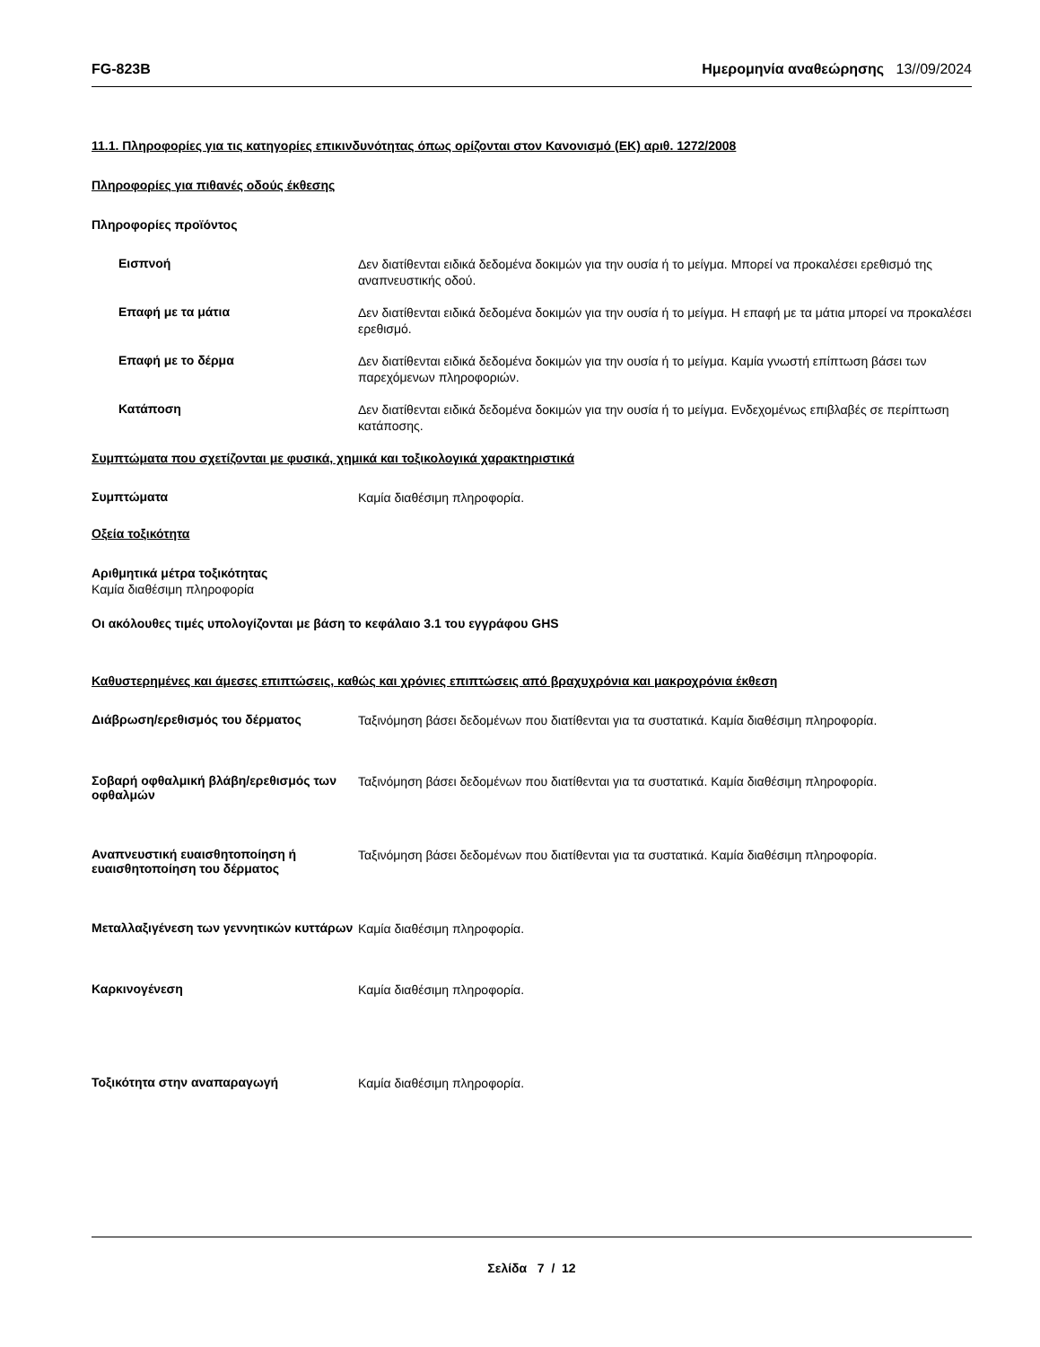FG-823B Ημερομηνία αναθεώρησης 13//09/2024
11.1. Πληροφορίες για τις κατηγορίες επικινδυνότητας όπως ορίζονται στον Κανονισμό (ΕΚ) αριθ. 1272/2008
Πληροφορίες για πιθανές οδούς έκθεσης
Πληροφορίες προϊόντος
Εισπνοή
Δεν διατίθενται ειδικά δεδομένα δοκιμών για την ουσία ή το μείγμα. Μπορεί να προκαλέσει ερεθισμό της αναπνευστικής οδού.
Επαφή με τα μάτια
Δεν διατίθενται ειδικά δεδομένα δοκιμών για την ουσία ή το μείγμα. Η επαφή με τα μάτια μπορεί να προκαλέσει ερεθισμό.
Επαφή με το δέρμα
Δεν διατίθενται ειδικά δεδομένα δοκιμών για την ουσία ή το μείγμα. Καμία γνωστή επίπτωση βάσει των παρεχόμενων πληροφοριών.
Κατάποση
Δεν διατίθενται ειδικά δεδομένα δοκιμών για την ουσία ή το μείγμα. Ενδεχομένως επιβλαβές σε περίπτωση κατάποσης.
Συμπτώματα που σχετίζονται με φυσικά, χημικά και τοξικολογικά χαρακτηριστικά
Συμπτώματα
Καμία διαθέσιμη πληροφορία.
Οξεία τοξικότητα
Αριθμητικά μέτρα τοξικότητας
Καμία διαθέσιμη πληροφορία
Οι ακόλουθες τιμές υπολογίζονται με βάση το κεφάλαιο 3.1 του εγγράφου GHS
Καθυστερημένες και άμεσες επιπτώσεις, καθώς και χρόνιες επιπτώσεις από βραχυχρόνια και μακροχρόνια έκθεση
Διάβρωση/ερεθισμός του δέρματος
Ταξινόμηση βάσει δεδομένων που διατίθενται για τα συστατικά. Καμία διαθέσιμη πληροφορία.
Σοβαρή οφθαλμική βλάβη/ερεθισμός των οφθαλμών
Ταξινόμηση βάσει δεδομένων που διατίθενται για τα συστατικά. Καμία διαθέσιμη πληροφορία.
Αναπνευστική ευαισθητοποίηση ή ευαισθητοποίηση του δέρματος
Ταξινόμηση βάσει δεδομένων που διατίθενται για τα συστατικά. Καμία διαθέσιμη πληροφορία.
Μεταλλαξιγένεση των γεννητικών κυττάρων
Καμία διαθέσιμη πληροφορία.
Καρκινογένεση
Καμία διαθέσιμη πληροφορία.
Τοξικότητα στην αναπαραγωγή
Καμία διαθέσιμη πληροφορία.
Σελίδα 7 / 12